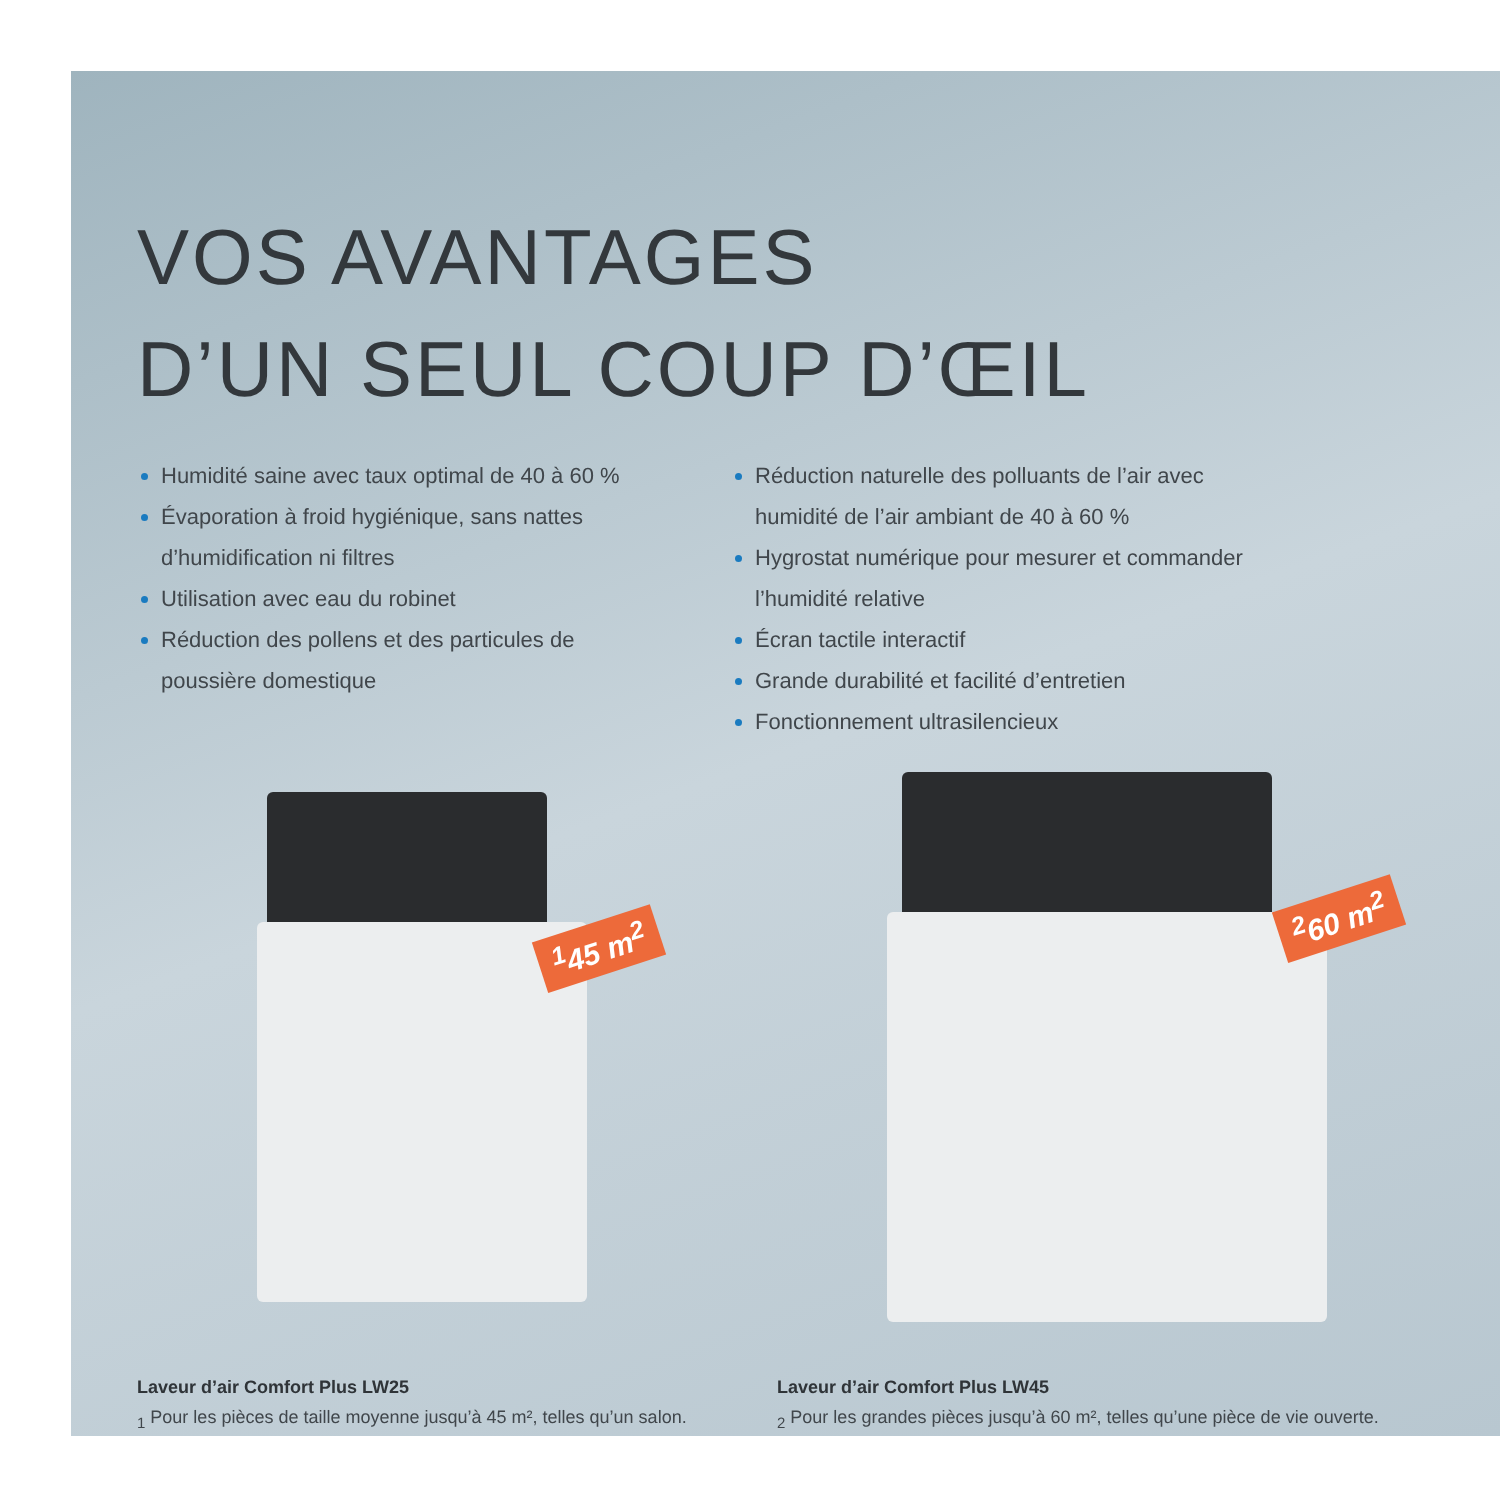VOS AVANTAGES
D’UN SEUL COUP D’ŒIL
Humidité saine avec taux optimal de 40 à 60 %
Évaporation à froid hygiénique, sans nattes d’humidification ni filtres
Utilisation avec eau du robinet
Réduction des pollens et des particules de poussière domestique
Réduction naturelle des polluants de l’air avec humidité de l’air ambiant de 40 à 60 %
Hygrostat numérique pour mesurer et commander l’humidité relative
Écran tactile interactif
Grande durabilité et facilité d’entretien
Fonctionnement ultrasilencieux
<sup>1</sup> 45 m<sup>2</sup>
<sup>2</sup> 60 m<sup>2</sup>
Laveur d’air Comfort Plus LW25
<sub>1</sub> Pour les pièces de taille moyenne jusqu’à 45 m², telles qu’un salon.
Laveur d’air Comfort Plus LW45
<sub>2</sub> Pour les grandes pièces jusqu’à 60 m², telles qu’une pièce de vie ouverte.